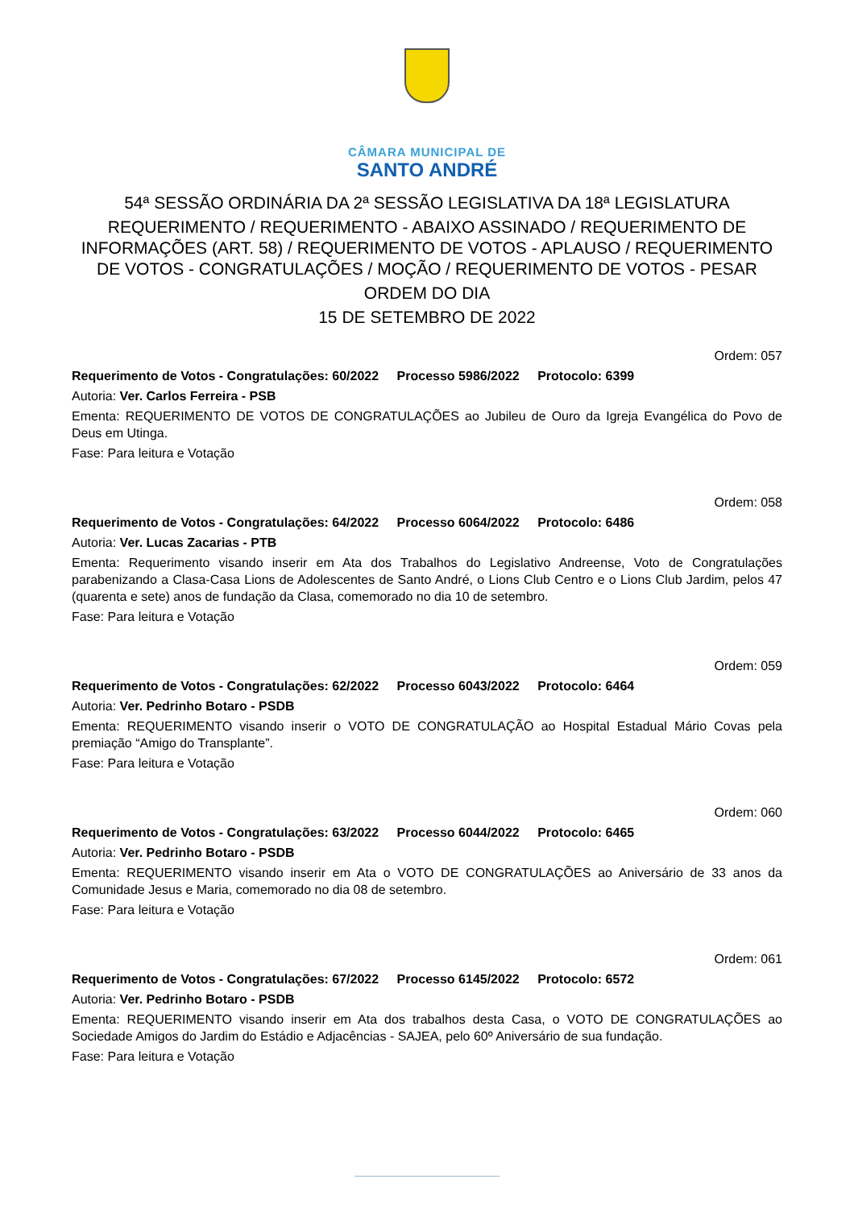CÂMARA MUNICIPAL DE
SANTO ANDRÉ
54ª SESSÃO ORDINÁRIA DA 2ª SESSÃO LEGISLATIVA DA 18ª LEGISLATURA
REQUERIMENTO / REQUERIMENTO - ABAIXO ASSINADO / REQUERIMENTO DE INFORMAÇÕES (ART. 58) / REQUERIMENTO DE VOTOS - APLAUSO / REQUERIMENTO DE VOTOS - CONGRATULAÇÕES / MOÇÃO / REQUERIMENTO DE VOTOS - PESAR
ORDEM DO DIA
15 DE SETEMBRO DE 2022
Ordem: 057
Requerimento de Votos - Congratulações: 60/2022 Processo 5986/2022 Protocolo: 6399
Autoria: Ver. Carlos Ferreira - PSB
Ementa: REQUERIMENTO DE VOTOS DE CONGRATULAÇÕES ao Jubileu de Ouro da Igreja Evangélica do Povo de Deus em Utinga.
Fase: Para leitura e Votação
Ordem: 058
Requerimento de Votos - Congratulações: 64/2022 Processo 6064/2022 Protocolo: 6486
Autoria: Ver. Lucas Zacarias - PTB
Ementa: Requerimento visando inserir em Ata dos Trabalhos do Legislativo Andreense, Voto de Congratulações parabenizando a Clasa-Casa Lions de Adolescentes de Santo André, o Lions Club Centro e o Lions Club Jardim, pelos 47 (quarenta e sete) anos de fundação da Clasa, comemorado no dia 10 de setembro.
Fase: Para leitura e Votação
Ordem: 059
Requerimento de Votos - Congratulações: 62/2022 Processo 6043/2022 Protocolo: 6464
Autoria: Ver. Pedrinho Botaro - PSDB
Ementa: REQUERIMENTO visando inserir o VOTO DE CONGRATULAÇÃO ao Hospital Estadual Mário Covas pela premiação “Amigo do Transplante”.
Fase: Para leitura e Votação
Ordem: 060
Requerimento de Votos - Congratulações: 63/2022 Processo 6044/2022 Protocolo: 6465
Autoria: Ver. Pedrinho Botaro - PSDB
Ementa: REQUERIMENTO visando inserir em Ata o VOTO DE CONGRATULAÇÕES ao Aniversário de 33 anos da Comunidade Jesus e Maria, comemorado no dia 08 de setembro.
Fase: Para leitura e Votação
Ordem: 061
Requerimento de Votos - Congratulações: 67/2022 Processo 6145/2022 Protocolo: 6572
Autoria: Ver. Pedrinho Botaro - PSDB
Ementa: REQUERIMENTO visando inserir em Ata dos trabalhos desta Casa, o VOTO DE CONGRATULAÇÕES ao Sociedade Amigos do Jardim do Estádio e Adjacências - SAJEA, pelo 60º Aniversário de sua fundação.
Fase: Para leitura e Votação